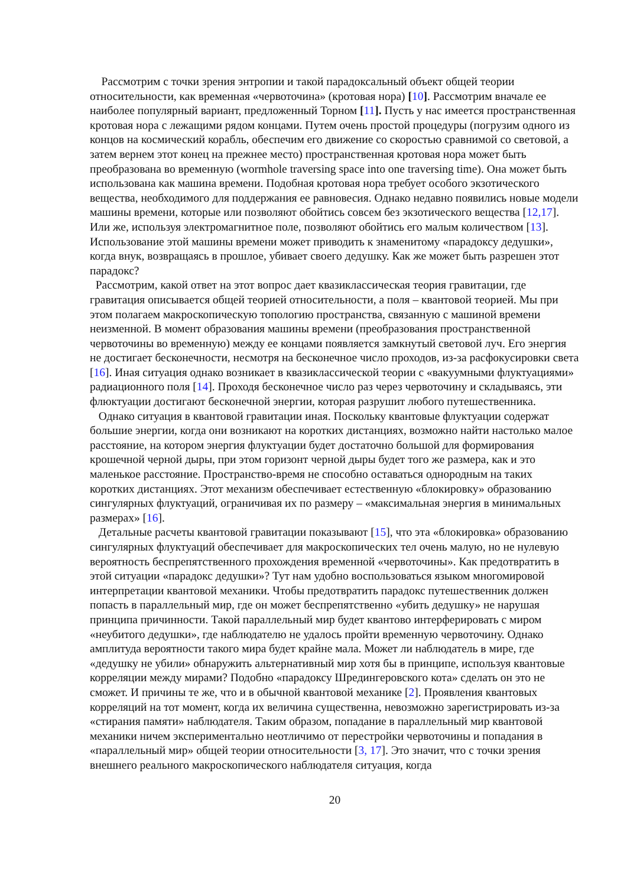Рассмотрим с точки зрения энтропии и такой парадоксальный объект общей теории относительности, как временная «червоточина» (кротовая нора) [10]. Рассмотрим вначале ее наиболее популярный вариант, предложенный Торном [11]. Пусть у нас имеется пространственная кротовая нора с лежащими рядом концами. Путем очень простой процедуры (погрузим одного из концов на космический корабль, обеспечим его движение со скоростью сравнимой со световой, а затем вернем этот конец на прежнее место) пространственная кротовая нора может быть преобразована во временную (wormhole traversing space into one traversing time). Она может быть использована как машина времени. Подобная кротовая нора требует особого экзотического вещества, необходимого для поддержания ее равновесия. Однако недавно появились новые модели машины времени, которые или позволяют обойтись совсем без экзотического вещества [12,17]. Или же, используя электромагнитное поле, позволяют обойтись его малым количеством [13]. Использование этой машины времени может приводить к знаменитому «парадоксу дедушки», когда внук, возвращаясь в прошлое, убивает своего дедушку. Как же может быть разрешен этот парадокс?
Рассмотрим, какой ответ на этот вопрос дает квазиклассическая теория гравитации, где гравитация описывается общей теорией относительности, а поля – квантовой теорией. Мы при этом полагаем макроскопическую топологию пространства, связанную с машиной времени неизменной. В момент образования машины времени (преобразования пространственной червоточины во временную) между ее концами появляется замкнутый световой луч. Его энергия не достигает бесконечности, несмотря на бесконечное число проходов, из-за расфокусировки света [16]. Иная ситуация однако возникает в квазиклассической теории с «вакуумными флуктуациями» радиационного поля [14]. Проходя бесконечное число раз через червоточину и складываясь, эти флюктуации достигают бесконечной энергии, которая разрушит любого путешественника.
Однако ситуация в квантовой гравитации иная. Поскольку квантовые флуктуации содержат большие энергии, когда они возникают на коротких дистанциях, возможно найти настолько малое расстояние, на котором энергия флуктуации будет достаточно большой для формирования крошечной черной дыры, при этом горизонт черной дыры будет того же размера, как и это маленькое расстояние. Пространство-время не способно оставаться однородным на таких коротких дистанциях. Этот механизм обеспечивает естественную «блокировку» образованию сингулярных флуктуаций, ограничивая их по размеру – «максимальная энергия в минимальных размерах» [16].
Детальные расчеты квантовой гравитации показывают [15], что эта «блокировка» образованию сингулярных флуктуаций обеспечивает для макроскопических тел очень малую, но не нулевую вероятность беспрепятственного прохождения временной «червоточины». Как предотвратить в этой ситуации «парадокс дедушки»? Тут нам удобно воспользоваться языком многомировой интерпретации квантовой механики. Чтобы предотвратить парадокс путешественник должен попасть в параллельный мир, где он может беспрепятственно «убить дедушку» не нарушая принципа причинности. Такой параллельный мир будет квантово интерферировать с миром «неубитого дедушки», где наблюдателю не удалось пройти временную червоточину. Однако амплитуда вероятности такого мира будет крайне мала. Может ли наблюдатель в мире, где «дедушку не убили» обнаружить альтернативный мир хотя бы в принципе, используя квантовые корреляции между мирами? Подобно «парадоксу Шредингеровского кота» сделать он это не сможет. И причины те же, что и в обычной квантовой механике [2]. Проявления квантовых корреляций на тот момент, когда их величина существенна, невозможно зарегистрировать из-за «стирания памяти» наблюдателя. Таким образом, попадание в параллельный мир квантовой механики ничем экспериментально неотличимо от перестройки червоточины и попадания в «параллельный мир» общей теории относительности [3, 17]. Это значит, что с точки зрения внешнего реального макроскопического наблюдателя ситуация, когда
20